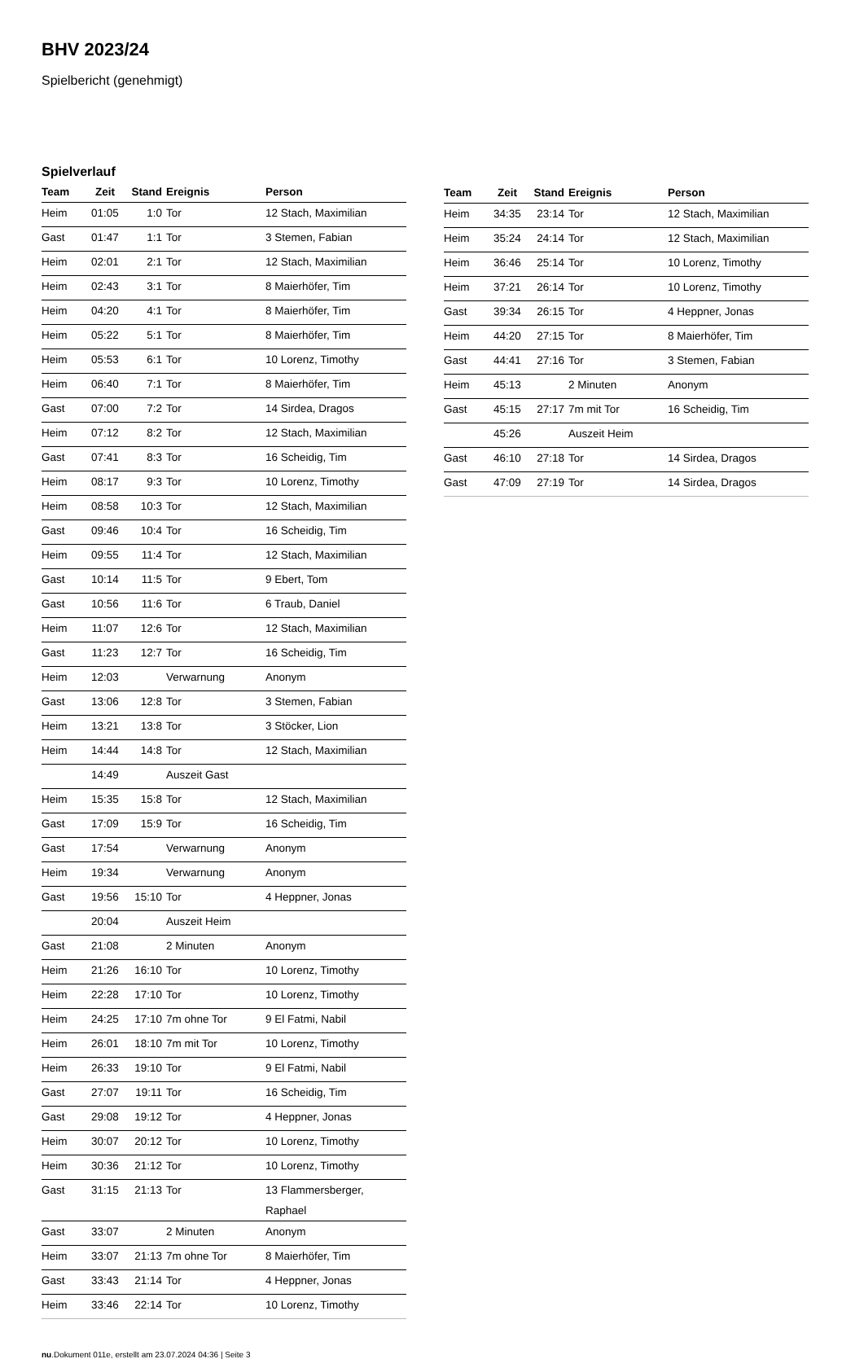BHV 2023/24
Spielbericht (genehmigt)
Spielverlauf
| Team | Zeit | Stand | Ereignis | Person |
| --- | --- | --- | --- | --- |
| Heim | 01:05 | 1:0 | Tor | 12 Stach, Maximilian |
| Gast | 01:47 | 1:1 | Tor | 3 Stemen, Fabian |
| Heim | 02:01 | 2:1 | Tor | 12 Stach, Maximilian |
| Heim | 02:43 | 3:1 | Tor | 8 Maierhöfer, Tim |
| Heim | 04:20 | 4:1 | Tor | 8 Maierhöfer, Tim |
| Heim | 05:22 | 5:1 | Tor | 8 Maierhöfer, Tim |
| Heim | 05:53 | 6:1 | Tor | 10 Lorenz, Timothy |
| Heim | 06:40 | 7:1 | Tor | 8 Maierhöfer, Tim |
| Gast | 07:00 | 7:2 | Tor | 14 Sirdea, Dragos |
| Heim | 07:12 | 8:2 | Tor | 12 Stach, Maximilian |
| Gast | 07:41 | 8:3 | Tor | 16 Scheidig, Tim |
| Heim | 08:17 | 9:3 | Tor | 10 Lorenz, Timothy |
| Heim | 08:58 | 10:3 | Tor | 12 Stach, Maximilian |
| Gast | 09:46 | 10:4 | Tor | 16 Scheidig, Tim |
| Heim | 09:55 | 11:4 | Tor | 12 Stach, Maximilian |
| Gast | 10:14 | 11:5 | Tor | 9 Ebert, Tom |
| Gast | 10:56 | 11:6 | Tor | 6 Traub, Daniel |
| Heim | 11:07 | 12:6 | Tor | 12 Stach, Maximilian |
| Gast | 11:23 | 12:7 | Tor | 16 Scheidig, Tim |
| Heim | 12:03 | | Verwarnung | Anonym |
| Gast | 13:06 | 12:8 | Tor | 3 Stemen, Fabian |
| Heim | 13:21 | 13:8 | Tor | 3 Stöcker, Lion |
| Heim | 14:44 | 14:8 | Tor | 12 Stach, Maximilian |
| | 14:49 | | Auszeit Gast | |
| Heim | 15:35 | 15:8 | Tor | 12 Stach, Maximilian |
| Gast | 17:09 | 15:9 | Tor | 16 Scheidig, Tim |
| Gast | 17:54 | | Verwarnung | Anonym |
| Heim | 19:34 | | Verwarnung | Anonym |
| Gast | 19:56 | 15:10 | Tor | 4 Heppner, Jonas |
| | 20:04 | | Auszeit Heim | |
| Gast | 21:08 | | 2 Minuten | Anonym |
| Heim | 21:26 | 16:10 | Tor | 10 Lorenz, Timothy |
| Heim | 22:28 | 17:10 | Tor | 10 Lorenz, Timothy |
| Heim | 24:25 | 17:10 | 7m ohne Tor | 9 El Fatmi, Nabil |
| Heim | 26:01 | 18:10 | 7m mit Tor | 10 Lorenz, Timothy |
| Heim | 26:33 | 19:10 | Tor | 9 El Fatmi, Nabil |
| Gast | 27:07 | 19:11 | Tor | 16 Scheidig, Tim |
| Gast | 29:08 | 19:12 | Tor | 4 Heppner, Jonas |
| Heim | 30:07 | 20:12 | Tor | 10 Lorenz, Timothy |
| Heim | 30:36 | 21:12 | Tor | 10 Lorenz, Timothy |
| Gast | 31:15 | 21:13 | Tor | 13 Flammersberger, Raphael |
| Gast | 33:07 | | 2 Minuten | Anonym |
| Heim | 33:07 | 21:13 | 7m ohne Tor | 8 Maierhöfer, Tim |
| Gast | 33:43 | 21:14 | Tor | 4 Heppner, Jonas |
| Heim | 33:46 | 22:14 | Tor | 10 Lorenz, Timothy |
| Team | Zeit | Stand | Ereignis | Person |
| --- | --- | --- | --- | --- |
| Heim | 34:35 | 23:14 | Tor | 12 Stach, Maximilian |
| Heim | 35:24 | 24:14 | Tor | 12 Stach, Maximilian |
| Heim | 36:46 | 25:14 | Tor | 10 Lorenz, Timothy |
| Heim | 37:21 | 26:14 | Tor | 10 Lorenz, Timothy |
| Gast | 39:34 | 26:15 | Tor | 4 Heppner, Jonas |
| Heim | 44:20 | 27:15 | Tor | 8 Maierhöfer, Tim |
| Gast | 44:41 | 27:16 | Tor | 3 Stemen, Fabian |
| Heim | 45:13 | | 2 Minuten | Anonym |
| Gast | 45:15 | 27:17 | 7m mit Tor | 16 Scheidig, Tim |
| | 45:26 | | Auszeit Heim | |
| Gast | 46:10 | 27:18 | Tor | 14 Sirdea, Dragos |
| Gast | 47:09 | 27:19 | Tor | 14 Sirdea, Dragos |
nu.Dokument 011e, erstellt am 23.07.2024 04:36 | Seite 3